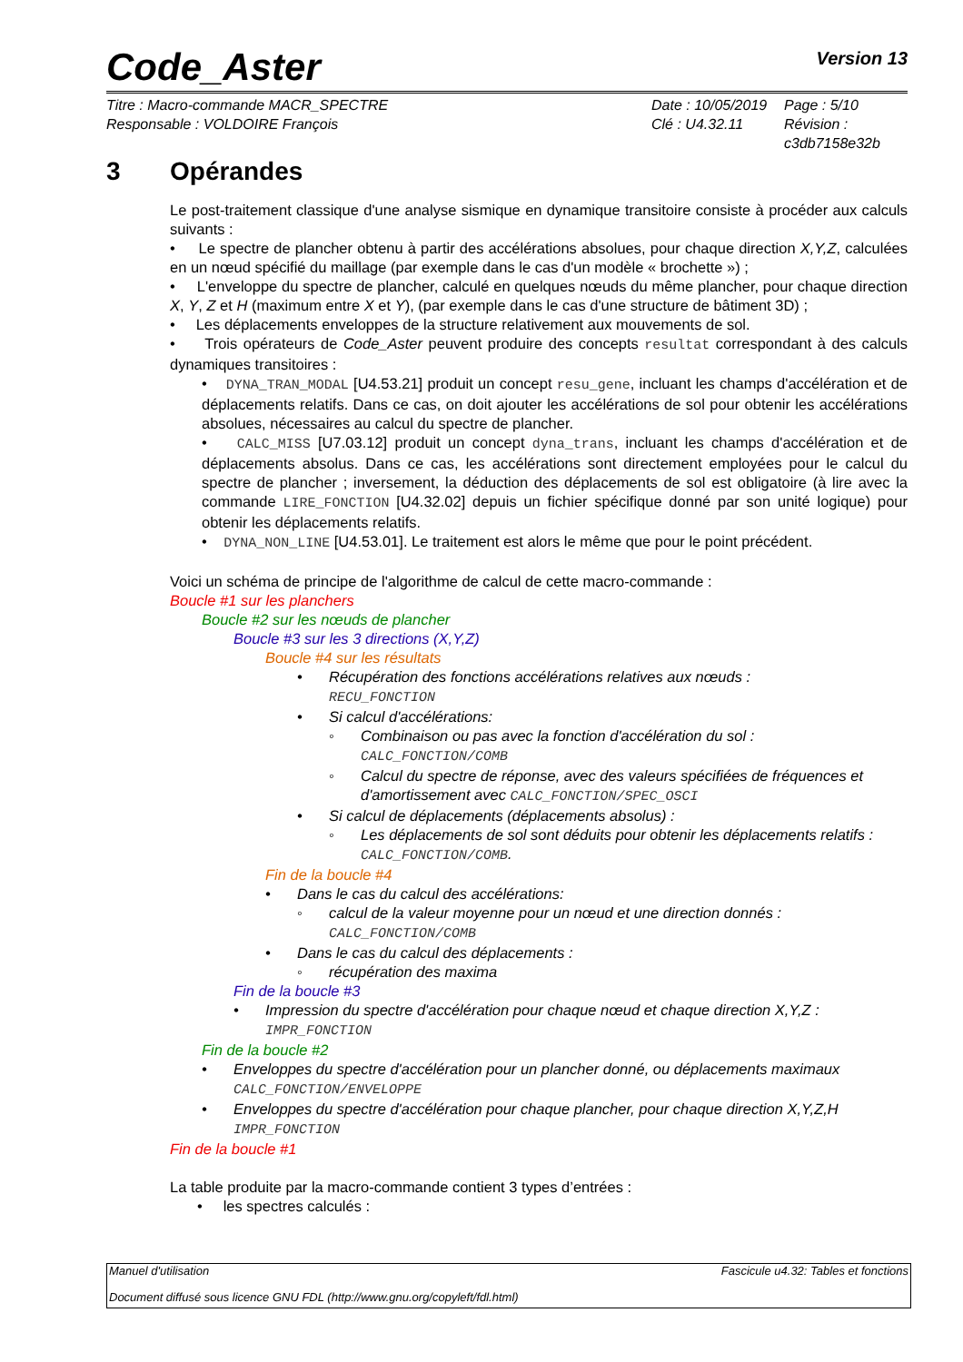Code_Aster Version 13
Titre : Macro-commande MACR_SPECTRE
Responsable : VOLDOIRE François
Date : 10/05/2019
Clé : U4.32.11
Page : 5/10
Révision :
c3db7158e32b
3 Opérandes
Le post-traitement classique d'une analyse sismique en dynamique transitoire consiste à procéder aux calculs suivants :
• Le spectre de plancher obtenu à partir des accélérations absolues, pour chaque direction X,Y,Z, calculées en un nœud spécifié du maillage (par exemple dans le cas d'un modèle « brochette ») ;
• L'enveloppe du spectre de plancher, calculé en quelques nœuds du même plancher, pour chaque direction X, Y, Z et H (maximum entre X et Y), (par exemple dans le cas d'une structure de bâtiment 3D) ;
• Les déplacements enveloppes de la structure relativement aux mouvements de sol.
• Trois opérateurs de Code_Aster peuvent produire des concepts resultat correspondant à des calculs dynamiques transitoires :
• DYNA_TRAN_MODAL [U4.53.21] produit un concept resu_gene, incluant les champs d'accélération et de déplacements relatifs. Dans ce cas, on doit ajouter les accélérations de sol pour obtenir les accélérations absolues, nécessaires au calcul du spectre de plancher.
• CALC_MISS [U7.03.12] produit un concept dyna_trans, incluant les champs d'accélération et de déplacements absolus. Dans ce cas, les accélérations sont directement employées pour le calcul du spectre de plancher ; inversement, la déduction des déplacements de sol est obligatoire (à lire avec la commande LIRE_FONCTION [U4.32.02] depuis un fichier spécifique donné par son unité logique) pour obtenir les déplacements relatifs.
• DYNA_NON_LINE [U4.53.01]. Le traitement est alors le même que pour le point précédent.
Voici un schéma de principe de l'algorithme de calcul de cette macro-commande :
Boucle #1 sur les planchers
Boucle #2 sur les nœuds de plancher
Boucle #3 sur les 3 directions (X,Y,Z)
Boucle #4 sur les résultats
• Récupération des fonctions accélérations relatives aux nœuds :
RECU_FONCTION
• Si calcul d'accélérations:
◦ Combinaison ou pas avec la fonction d'accélération du sol :
CALC_FONCTION/COMB
◦ Calcul du spectre de réponse, avec des valeurs spécifiées de fréquences et d'amortissement avec CALC_FONCTION/SPEC_OSCI
• Si calcul de déplacements (déplacements absolus) :
◦ Les déplacements de sol sont déduits pour obtenir les déplacements relatifs : CALC_FONCTION/COMB.
Fin de la boucle #4
• Dans le cas du calcul des accélérations:
◦ calcul de la valeur moyenne pour un nœud et une direction donnés :
CALC_FONCTION/COMB
• Dans le cas du calcul des déplacements :
◦ récupération des maxima
Fin de la boucle #3
• Impression du spectre d'accélération pour chaque nœud et chaque direction X,Y,Z :
IMPR_FONCTION
Fin de la boucle #2
• Enveloppes du spectre d'accélération pour un plancher donné, ou déplacements maximaux
CALC_FONCTION/ENVELOPPE
• Enveloppes du spectre d'accélération pour chaque plancher, pour chaque direction X,Y,Z,H
IMPR_FONCTION
Fin de la boucle #1
La table produite par la macro-commande contient 3 types d’entrées :
• les spectres calculés :
Manuel d'utilisation Fascicule u4.32: Tables et fonctions
Document diffusé sous licence GNU FDL (http://www.gnu.org/copyleft/fdl.html)